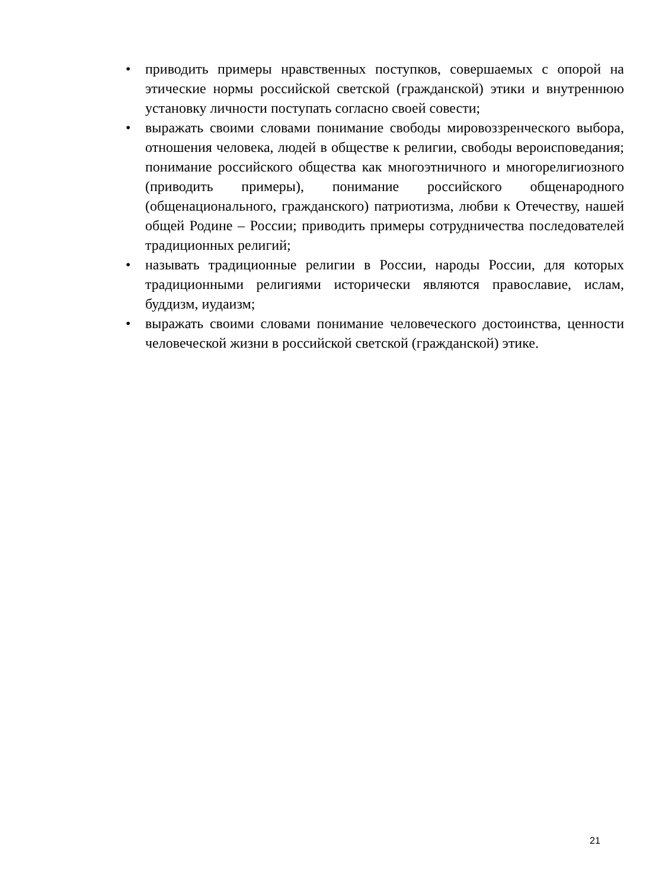• приводить примеры нравственных поступков, совершаемых с опорой на этические нормы российской светской (гражданской) этики и внутреннюю установку личности поступать согласно своей совести;
• выражать своими словами понимание свободы мировоззренческого выбора, отношения человека, людей в обществе к религии, свободы вероисповедания; понимание российского общества как многоэтничного и многорелигиозного (приводить примеры), понимание российского общенародного (общенационального, гражданского) патриотизма, любви к Отечеству, нашей общей Родине – России; приводить примеры сотрудничества последователей традиционных религий;
• называть традиционные религии в России, народы России, для которых традиционными религиями исторически являются православие, ислам, буддизм, иудаизм;
• выражать своими словами понимание человеческого достоинства, ценности человеческой жизни в российской светской (гражданской) этике.
21